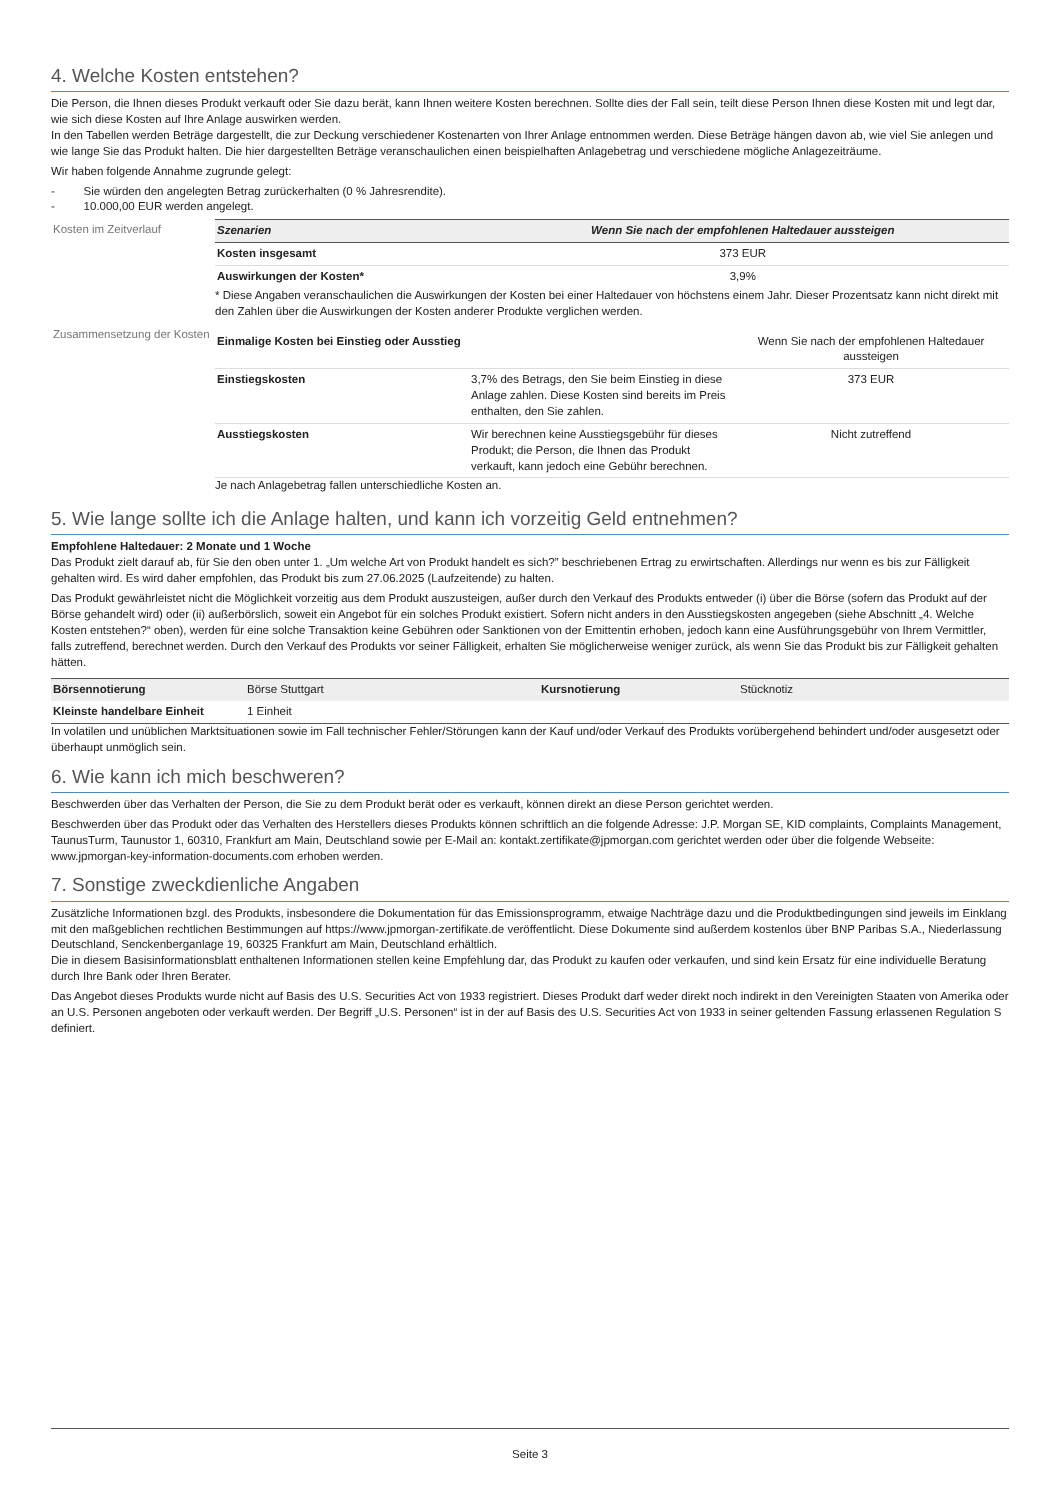4. Welche Kosten entstehen?
Die Person, die Ihnen dieses Produkt verkauft oder Sie dazu berät, kann Ihnen weitere Kosten berechnen. Sollte dies der Fall sein, teilt diese Person Ihnen diese Kosten mit und legt dar, wie sich diese Kosten auf Ihre Anlage auswirken werden.
In den Tabellen werden Beträge dargestellt, die zur Deckung verschiedener Kostenarten von Ihrer Anlage entnommen werden. Diese Beträge hängen davon ab, wie viel Sie anlegen und wie lange Sie das Produkt halten. Die hier dargestellten Beträge veranschaulichen einen beispielhaften Anlagebetrag und verschiedene mögliche Anlagezeiträume.
Wir haben folgende Annahme zugrunde gelegt:
- Sie würden den angelegten Betrag zurückerhalten (0 % Jahresrendite).
- 10.000,00 EUR werden angelegt.
Kosten im Zeitverlauf
| Szenarien | Wenn Sie nach der empfohlenen Haltedauer aussteigen |
| --- | --- |
| Kosten insgesamt | 373 EUR |
| Auswirkungen der Kosten* | 3,9% |
* Diese Angaben veranschaulichen die Auswirkungen der Kosten bei einer Haltedauer von höchstens einem Jahr. Dieser Prozentsatz kann nicht direkt mit den Zahlen über die Auswirkungen der Kosten anderer Produkte verglichen werden.
Zusammensetzung der Kosten
| Einmalige Kosten bei Einstieg oder Ausstieg | | Wenn Sie nach der empfohlenen Haltedauer aussteigen |
| Einstiegskosten | 3,7% des Betrags, den Sie beim Einstieg in diese Anlage zahlen. Diese Kosten sind bereits im Preis enthalten, den Sie zahlen. | 373 EUR |
| Ausstiegskosten | Wir berechnen keine Ausstiegsgebühr für dieses Produkt; die Person, die Ihnen das Produkt verkauft, kann jedoch eine Gebühr berechnen. | Nicht zutreffend |
Je nach Anlagebetrag fallen unterschiedliche Kosten an.
5. Wie lange sollte ich die Anlage halten, und kann ich vorzeitig Geld entnehmen?
Empfohlene Haltedauer: 2 Monate und 1 Woche
Das Produkt zielt darauf ab, für Sie den oben unter 1. „Um welche Art von Produkt handelt es sich?” beschriebenen Ertrag zu erwirtschaften. Allerdings nur wenn es bis zur Fälligkeit gehalten wird. Es wird daher empfohlen, das Produkt bis zum 27.06.2025 (Laufzeitende) zu halten.
Das Produkt gewährleistet nicht die Möglichkeit vorzeitig aus dem Produkt auszusteigen, außer durch den Verkauf des Produkts entweder (i) über die Börse (sofern das Produkt auf der Börse gehandelt wird) oder (ii) außerbörslich, soweit ein Angebot für ein solches Produkt existiert. Sofern nicht anders in den Ausstiegskosten angegeben (siehe Abschnitt „4. Welche Kosten entstehen?“ oben), werden für eine solche Transaktion keine Gebühren oder Sanktionen von der Emittentin erhoben, jedoch kann eine Ausführungsgebühr von Ihrem Vermittler, falls zutreffend, berechnet werden. Durch den Verkauf des Produkts vor seiner Fälligkeit, erhalten Sie möglicherweise weniger zurück, als wenn Sie das Produkt bis zur Fälligkeit gehalten hätten.
| Börsennotierung | Börse Stuttgart | Kursnotierung | Stücknotiz |
| Kleinste handelbare Einheit | 1 Einheit | | |
In volatilen und unüblichen Marktsituationen sowie im Fall technischer Fehler/Störungen kann der Kauf und/oder Verkauf des Produkts vorübergehend behindert und/oder ausgesetzt oder überhaupt unmöglich sein.
6. Wie kann ich mich beschweren?
Beschwerden über das Verhalten der Person, die Sie zu dem Produkt berät oder es verkauft, können direkt an diese Person gerichtet werden.
Beschwerden über das Produkt oder das Verhalten des Herstellers dieses Produkts können schriftlich an die folgende Adresse: J.P. Morgan SE, KID complaints, Complaints Management, TaunusTurm, Taunustor 1, 60310, Frankfurt am Main, Deutschland sowie per E-Mail an: kontakt.zertifikate@jpmorgan.com gerichtet werden oder über die folgende Webseite: www.jpmorgan-key-information-documents.com erhoben werden.
7. Sonstige zweckdienliche Angaben
Zusätzliche Informationen bzgl. des Produkts, insbesondere die Dokumentation für das Emissionsprogramm, etwaige Nachträge dazu und die Produktbedingungen sind jeweils im Einklang mit den maßgeblichen rechtlichen Bestimmungen auf https://www.jpmorgan-zertifikate.de veröffentlicht. Diese Dokumente sind außerdem kostenlos über BNP Paribas S.A., Niederlassung Deutschland, Senckenberganlage 19, 60325 Frankfurt am Main, Deutschland erhältlich.
Die in diesem Basisinformationsblatt enthaltenen Informationen stellen keine Empfehlung dar, das Produkt zu kaufen oder verkaufen, und sind kein Ersatz für eine individuelle Beratung durch Ihre Bank oder Ihren Berater.
Das Angebot dieses Produkts wurde nicht auf Basis des U.S. Securities Act von 1933 registriert. Dieses Produkt darf weder direkt noch indirekt in den Vereinigten Staaten von Amerika oder an U.S. Personen angeboten oder verkauft werden. Der Begriff „U.S. Personen“ ist in der auf Basis des U.S. Securities Act von 1933 in seiner geltenden Fassung erlassenen Regulation S definiert.
Seite 3